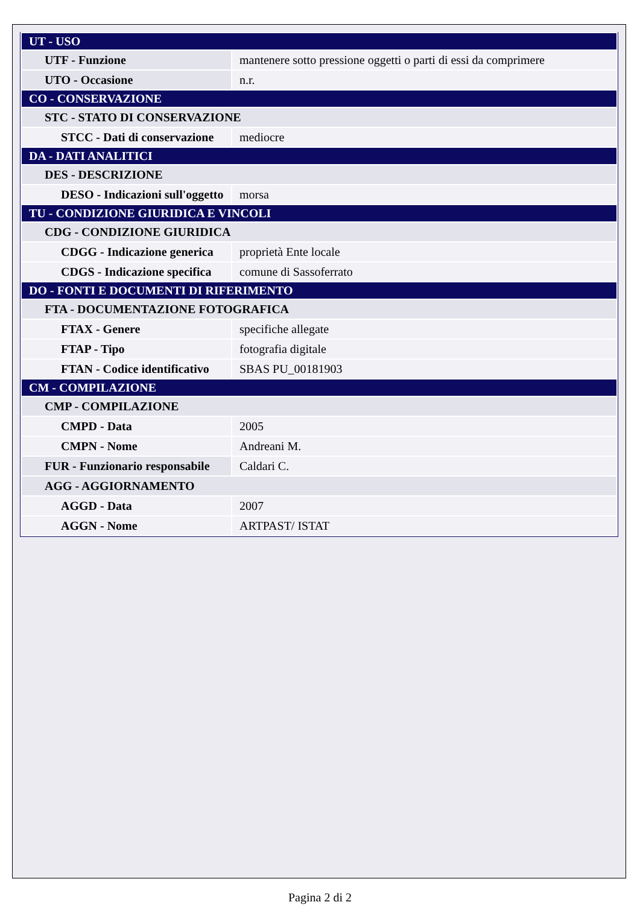| UT - USO | |
| UTF - Funzione | mantenere sotto pressione oggetti o parti di essi da comprimere |
| UTO - Occasione | n.r. |
| CO - CONSERVAZIONE | |
| STC - STATO DI CONSERVAZIONE | |
| STCC - Dati di conservazione | mediocre |
| DA - DATI ANALITICI | |
| DES - DESCRIZIONE | |
| DESO - Indicazioni sull'oggetto | morsa |
| TU - CONDIZIONE GIURIDICA E VINCOLI | |
| CDG - CONDIZIONE GIURIDICA | |
| CDGG - Indicazione generica | proprietà Ente locale |
| CDGS - Indicazione specifica | comune di Sassoferrato |
| DO - FONTI E DOCUMENTI DI RIFERIMENTO | |
| FTA - DOCUMENTAZIONE FOTOGRAFICA | |
| FTAX - Genere | specifiche allegate |
| FTAP - Tipo | fotografia digitale |
| FTAN - Codice identificativo | SBAS PU_00181903 |
| CM - COMPILAZIONE | |
| CMP - COMPILAZIONE | |
| CMPD - Data | 2005 |
| CMPN - Nome | Andreani M. |
| FUR - Funzionario responsabile | Caldari C. |
| AGG - AGGIORNAMENTO | |
| AGGD - Data | 2007 |
| AGGN - Nome | ARTPAST/ ISTAT |
Pagina 2 di 2